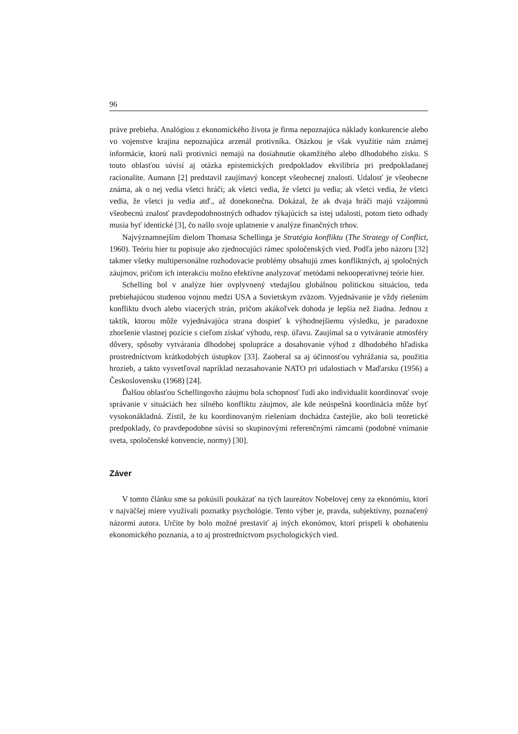96
práve prebieha. Analógiou z ekonomického života je firma nepoznajúca náklady konkurencie alebo vo vojenstve krajina nepoznajúca arzenál protivníka. Otázkou je však využitie nám známej informácie, ktorú naši protivníci nemajú na dosiahnutie okamžitého alebo dlhodobého zisku. S touto oblasťou súvisí aj otázka epistemických predpokladov ekvilibria pri predpokladanej racionalite. Aumann [2] predstavil zaujímavý koncept všeobecnej znalosti. Udalosť je všeobecne známa, ak o nej vedia všetci hráči; ak všetci vedia, že všetci ju vedia; ak všetci vedia, že všetci vedia, že všetci ju vedia atď., až donekonečna. Dokázal, že ak dvaja hráči majú vzájomnú všeobecnú znalosť pravdepodobnostných odhadov týkajúcich sa istej udalosti, potom tieto odhady musia byť identické [3], čo našlo svoje uplatnenie v analýze finančných trhov.
Najvýznamnejším dielom Thomasa Schellinga je Stratégia konfliktu (The Strategy of Conflict, 1960). Teóriu hier tu popisuje ako zjednocujúci rámec spoločenských vied. Podľa jeho názoru [32] takmer všetky multipersonálne rozhodovacie problémy obsahujú zmes konfliktných, aj spoločných záujmov, pričom ich interakciu možno efektívne analyzovať metódami nekooperatívnej teórie hier.
Schelling bol v analýze hier ovplyvnený vtedajšou globálnou politickou situáciou, teda prebiehajúcou studenou vojnou medzi USA a Sovietskym zväzom. Vyjednávanie je vždy riešením konfliktu dvoch alebo viacerých strán, pričom akákoľvek dohoda je lepšia než žiadna. Jednou z taktík, ktorou môže vyjednávajúca strana dospieť k výhodnejšiemu výsledku, je paradoxne zhoršenie vlastnej pozície s cieľom získať výhodu, resp. úľavu. Zaujímal sa o vytváranie atmosféry dôvery, spôsoby vytvárania dlhodobej spolupráce a dosahovanie výhod z dlhodobého hľadiska prostredníctvom krátkodobých ústupkov [33]. Zaoberal sa aj účinnosťou vyhrážania sa, použitia hrozieb, a takto vysvetľoval napríklad nezasahovanie NATO pri udalostiach v Maďarsku (1956) a Československu (1968) [24].
Ďalšou oblasťou Schellingovho záujmu bola schopnosť ľudí ako individualít koordinovať svoje správanie v situáciách bez silného konfliktu záujmov, ale kde neúspešná koordinácia môže byť vysokonákladná. Zistil, že ku koordinovaným riešeniam dochádza častejšie, ako boli teoretické predpoklady, čo pravdepodobne súvisí so skupinovými referenčnými rámcami (podobné vnímanie sveta, spoločenské konvencie, normy) [30].
Záver
V tomto článku sme sa pokúsili poukázať na tých laureátov Nobelovej ceny za ekonómiu, ktorí v najväčšej miere využívali poznatky psychológie. Tento výber je, pravda, subjektívny, poznačený názormi autora. Určite by bolo možné prestaviť aj iných ekonómov, ktorí prispeli k obohateniu ekonomického poznania, a to aj prostredníctvom psychologických vied.